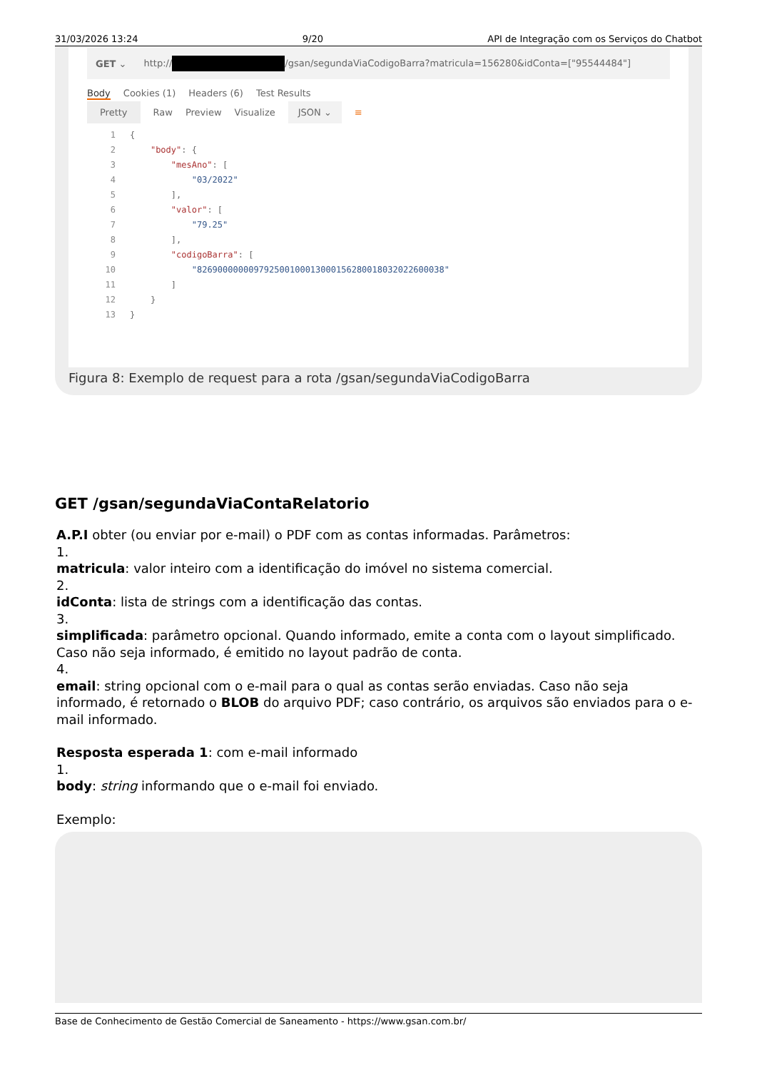31/03/2026 13:24 9/20 API de Integração com os Serviços do Chatbot
GET ⌄ http:// /gsan/segundaViaCodigoBarra?matricula=156280&idConta=["95544484"]
Body Cookies (1) Headers (6) Test Results
Pretty Raw Preview Visualize JSON ⌄ ≡
1 {
2 "body": {
3 "mesAno": [
4 "03/2022"
5 ],
6 "valor": [
7 "79.25"
8 ],
9 "codigoBarra": [
10 "826900000009792500100013000156280018032022600038"
11 ]
12 }
13 }
Figura 8: Exemplo de request para a rota /gsan/segundaViaCodigoBarra
GET /gsan/segundaViaContaRelatorio
A.P.I obter (ou enviar por e-mail) o PDF com as contas informadas. Parâmetros:
1.
matricula: valor inteiro com a identificação do imóvel no sistema comercial.
2.
idConta: lista de strings com a identificação das contas.
3.
simplificada: parâmetro opcional. Quando informado, emite a conta com o layout simplificado. Caso não seja informado, é emitido no layout padrão de conta.
4.
email: string opcional com o e-mail para o qual as contas serão enviadas. Caso não seja informado, é retornado o BLOB do arquivo PDF; caso contrário, os arquivos são enviados para o e-mail informado.
Resposta esperada 1: com e-mail informado
1.
body: string informando que o e-mail foi enviado.
Exemplo:
Base de Conhecimento de Gestão Comercial de Saneamento - https://www.gsan.com.br/